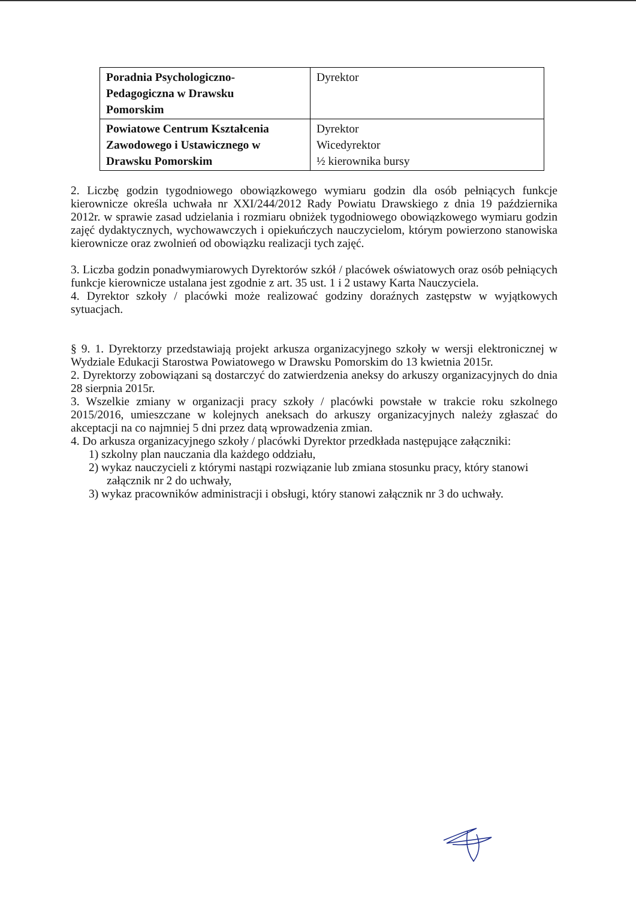| Poradnia Psychologiczno- Pedagogiczna w Drawsku Pomorskim | Dyrektor |
| Powiatowe Centrum Kształcenia Zawodowego i Ustawicznego w Drawsku Pomorskim | Dyrektor Wicedyrektor ½ kierownika bursy |
2. Liczbę godzin tygodniowego obowiązkowego wymiaru godzin dla osób pełniących funkcje kierownicze określa uchwała nr XXI/244/2012 Rady Powiatu Drawskiego z dnia 19 października 2012r. w sprawie zasad udzielania i rozmiaru obniżek tygodniowego obowiązkowego wymiaru godzin zajęć dydaktycznych, wychowawczych i opiekuńczych nauczycielom, którym powierzono stanowiska kierownicze oraz zwolnień od obowiązku realizacji tych zajęć.
3. Liczba godzin ponadwymiarowych Dyrektorów szkół / placówek oświatowych oraz osób pełniących funkcje kierownicze ustalana jest zgodnie z art. 35 ust. 1 i 2 ustawy Karta Nauczyciela.
4. Dyrektor szkoły / placówki może realizować godziny doraźnych zastępstw w wyjątkowych sytuacjach.
§ 9. 1. Dyrektorzy przedstawiają projekt arkusza organizacyjnego szkoły w wersji elektronicznej w Wydziale Edukacji Starostwa Powiatowego w Drawsku Pomorskim do 13 kwietnia 2015r.
2. Dyrektorzy zobowiązani są dostarczyć do zatwierdzenia aneksy do arkuszy organizacyjnych do dnia 28 sierpnia 2015r.
3. Wszelkie zmiany w organizacji pracy szkoły / placówki powstałe w trakcie roku szkolnego 2015/2016, umieszczane w kolejnych aneksach do arkuszy organizacyjnych należy zgłaszać do akceptacji na co najmniej 5 dni przez datą wprowadzenia zmian.
4. Do arkusza organizacyjnego szkoły / placówki Dyrektor przedkłada następujące załączniki:
1) szkolny plan nauczania dla każdego oddziału,
2) wykaz nauczycieli z którymi nastąpi rozwiązanie lub zmiana stosunku pracy, który stanowi załącznik nr 2 do uchwały,
3) wykaz pracowników administracji i obsługi, który stanowi załącznik nr 3 do uchwały.